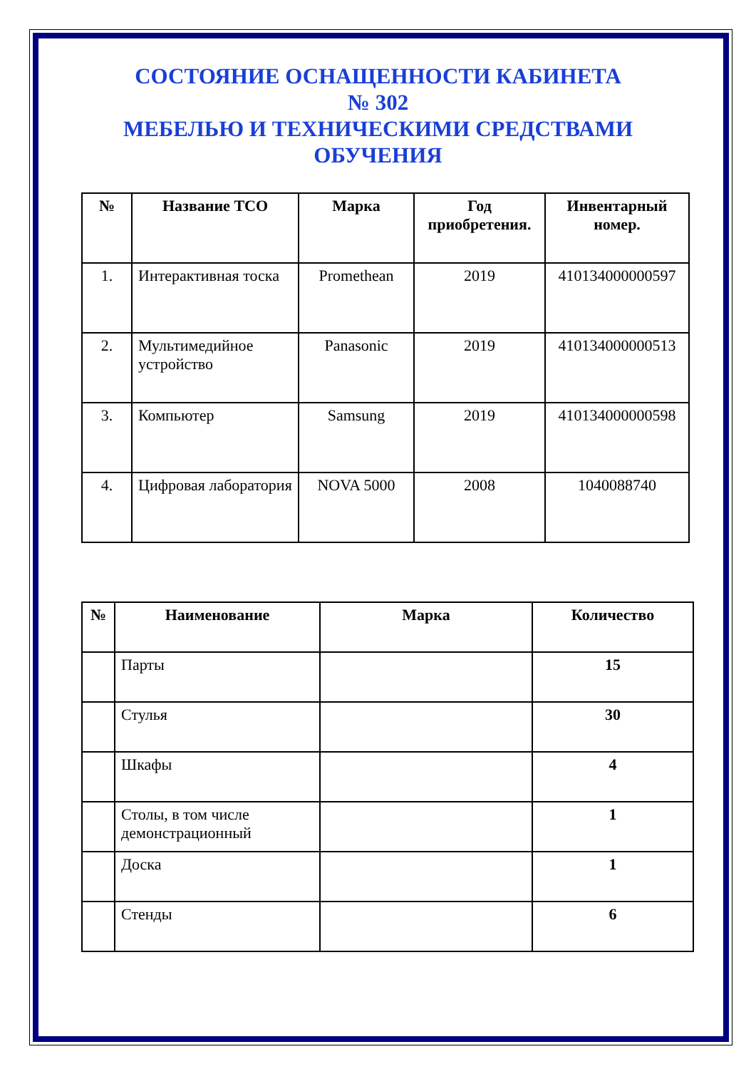СОСТОЯНИЕ ОСНАЩЕННОСТИ КАБИНЕТА
№ 302
МЕБЕЛЬЮ И ТЕХНИЧЕСКИМИ СРЕДСТВАМИ
ОБУЧЕНИЯ
| № | Название ТСО | Марка | Год приобретения. | Инвентарный номер. |
| --- | --- | --- | --- | --- |
| 1. | Интерактивная тоска | Promethean | 2019 | 410134000000597 |
| 2. | Мультимедийное устройство | Panasonic | 2019 | 410134000000513 |
| 3. | Компьютер | Samsung | 2019 | 410134000000598 |
| 4. | Цифровая лаборатория | NOVA 5000 | 2008 | 1040088740 |
| № | Наименование | Марка | Количество |
| --- | --- | --- | --- |
| | Парты | | 15 |
| | Стулья | | 30 |
| | Шкафы | | 4 |
| | Столы, в том числе демонстрационный | | 1 |
| | Доска | | 1 |
| | Стенды | | 6 |